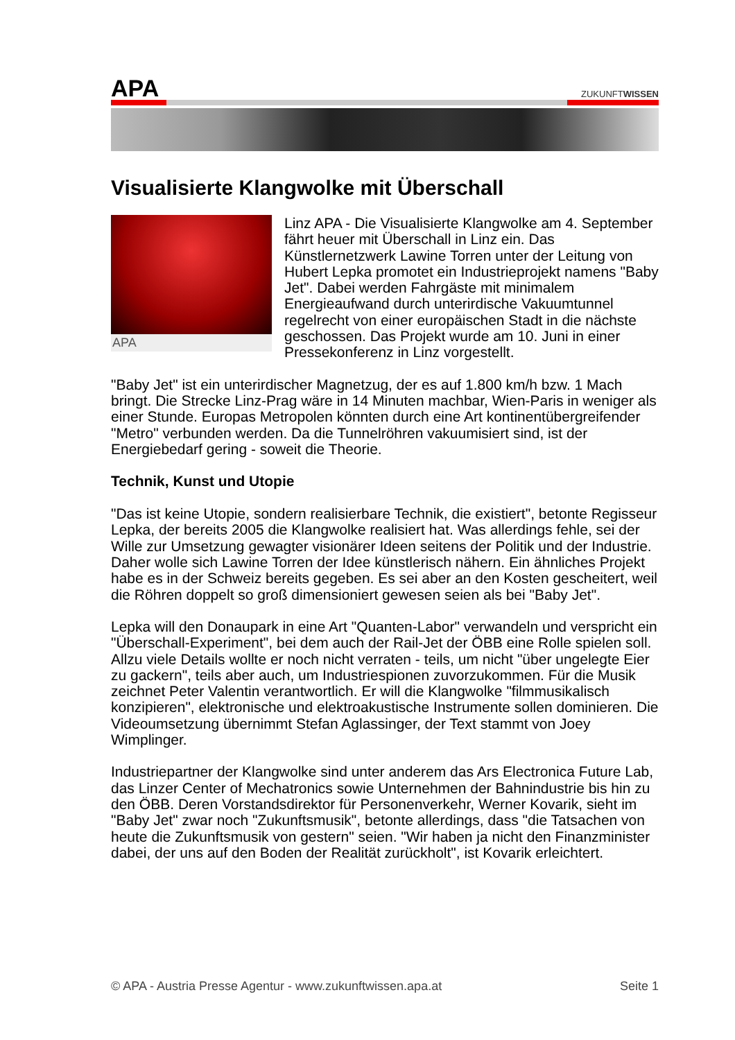APA
ZUKUNFTWISSEN
Visualisierte Klangwolke mit Überschall
APA
Linz APA - Die Visualisierte Klangwolke am 4. September fährt heuer mit Überschall in Linz ein. Das Künstlernetzwerk Lawine Torren unter der Leitung von Hubert Lepka promotet ein Industrieprojekt namens "Baby Jet". Dabei werden Fahrgäste mit minimalem Energieaufwand durch unterirdische Vakuumtunnel regelrecht von einer europäischen Stadt in die nächste geschossen. Das Projekt wurde am 10. Juni in einer Pressekonferenz in Linz vorgestellt.
"Baby Jet" ist ein unterirdischer Magnetzug, der es auf 1.800 km/h bzw. 1 Mach bringt. Die Strecke Linz-Prag wäre in 14 Minuten machbar, Wien-Paris in weniger als einer Stunde. Europas Metropolen könnten durch eine Art kontinentübergreifender "Metro" verbunden werden. Da die Tunnelröhren vakuumisiert sind, ist der Energiebedarf gering - soweit die Theorie.
Technik, Kunst und Utopie
"Das ist keine Utopie, sondern realisierbare Technik, die existiert", betonte Regisseur Lepka, der bereits 2005 die Klangwolke realisiert hat. Was allerdings fehle, sei der Wille zur Umsetzung gewagter visionärer Ideen seitens der Politik und der Industrie. Daher wolle sich Lawine Torren der Idee künstlerisch nähern. Ein ähnliches Projekt habe es in der Schweiz bereits gegeben. Es sei aber an den Kosten gescheitert, weil die Röhren doppelt so groß dimensioniert gewesen seien als bei "Baby Jet".
Lepka will den Donaupark in eine Art "Quanten-Labor" verwandeln und verspricht ein "Überschall-Experiment", bei dem auch der Rail-Jet der ÖBB eine Rolle spielen soll. Allzu viele Details wollte er noch nicht verraten - teils, um nicht "über ungelegte Eier zu gackern", teils aber auch, um Industriespionen zuvorzukommen. Für die Musik zeichnet Peter Valentin verantwortlich. Er will die Klangwolke "filmmusikalisch konzipieren", elektronische und elektroakustische Instrumente sollen dominieren. Die Videoumsetzung übernimmt Stefan Aglassinger, der Text stammt von Joey Wimplinger.
Industriepartner der Klangwolke sind unter anderem das Ars Electronica Future Lab, das Linzer Center of Mechatronics sowie Unternehmen der Bahnindustrie bis hin zu den ÖBB. Deren Vorstandsdirektor für Personenverkehr, Werner Kovarik, sieht im "Baby Jet" zwar noch "Zukunftsmusik", betonte allerdings, dass "die Tatsachen von heute die Zukunftsmusik von gestern" seien. "Wir haben ja nicht den Finanzminister dabei, der uns auf den Boden der Realität zurückholt", ist Kovarik erleichtert.
© APA - Austria Presse Agentur - www.zukunftwissen.apa.at Seite 1